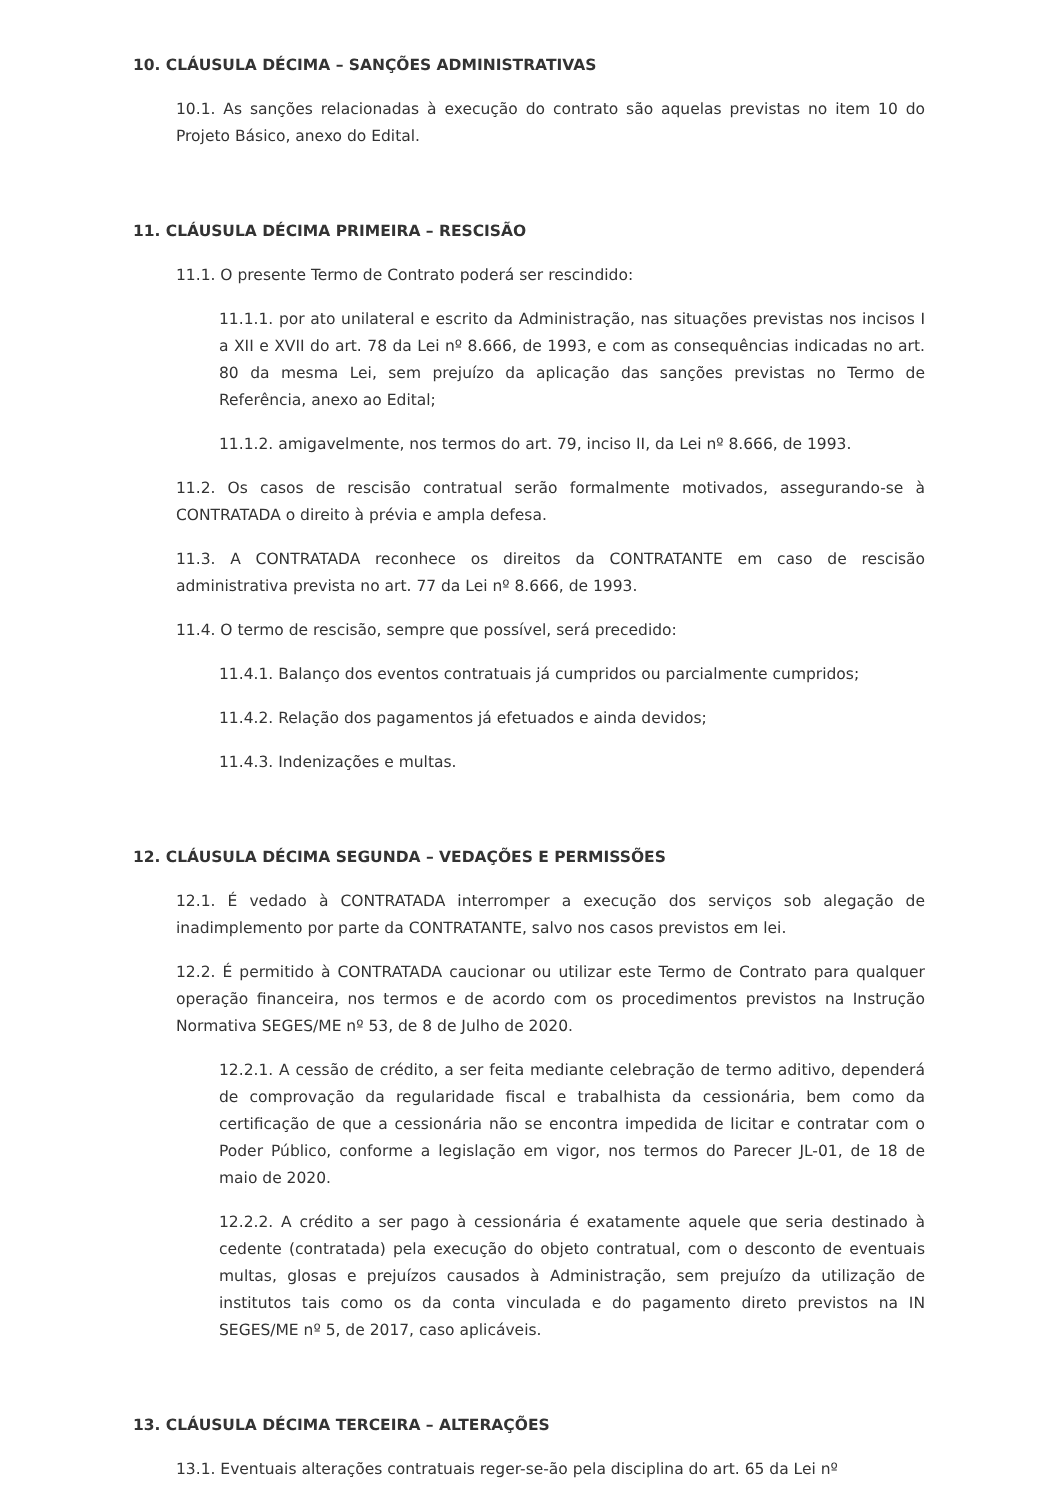10. CLÁUSULA DÉCIMA – SANÇÕES ADMINISTRATIVAS
10.1. As sanções relacionadas à execução do contrato são aquelas previstas no item 10 do Projeto Básico, anexo do Edital.
11. CLÁUSULA DÉCIMA PRIMEIRA – RESCISÃO
11.1. O presente Termo de Contrato poderá ser rescindido:
11.1.1. por ato unilateral e escrito da Administração, nas situações previstas nos incisos I a XII e XVII do art. 78 da Lei nº 8.666, de 1993, e com as consequências indicadas no art. 80 da mesma Lei, sem prejuízo da aplicação das sanções previstas no Termo de Referência, anexo ao Edital;
11.1.2. amigavelmente, nos termos do art. 79, inciso II, da Lei nº 8.666, de 1993.
11.2. Os casos de rescisão contratual serão formalmente motivados, assegurando-se à CONTRATADA o direito à prévia e ampla defesa.
11.3. A CONTRATADA reconhece os direitos da CONTRATANTE em caso de rescisão administrativa prevista no art. 77 da Lei nº 8.666, de 1993.
11.4. O termo de rescisão, sempre que possível, será precedido:
11.4.1. Balanço dos eventos contratuais já cumpridos ou parcialmente cumpridos;
11.4.2. Relação dos pagamentos já efetuados e ainda devidos;
11.4.3. Indenizações e multas.
12. CLÁUSULA DÉCIMA SEGUNDA – VEDAÇÕES E PERMISSÕES
12.1. É vedado à CONTRATADA interromper a execução dos serviços sob alegação de inadimplemento por parte da CONTRATANTE, salvo nos casos previstos em lei.
12.2. É permitido à CONTRATADA caucionar ou utilizar este Termo de Contrato para qualquer operação financeira, nos termos e de acordo com os procedimentos previstos na Instrução Normativa SEGES/ME nº 53, de 8 de Julho de 2020.
12.2.1. A cessão de crédito, a ser feita mediante celebração de termo aditivo, dependerá de comprovação da regularidade fiscal e trabalhista da cessionária, bem como da certificação de que a cessionária não se encontra impedida de licitar e contratar com o Poder Público, conforme a legislação em vigor, nos termos do Parecer JL-01, de 18 de maio de 2020.
12.2.2. A crédito a ser pago à cessionária é exatamente aquele que seria destinado à cedente (contratada) pela execução do objeto contratual, com o desconto de eventuais multas, glosas e prejuízos causados à Administração, sem prejuízo da utilização de institutos tais como os da conta vinculada e do pagamento direto previstos na IN SEGES/ME nº 5, de 2017, caso aplicáveis.
13. CLÁUSULA DÉCIMA TERCEIRA – ALTERAÇÕES
13.1. Eventuais alterações contratuais reger-se-ão pela disciplina do art. 65 da Lei nº